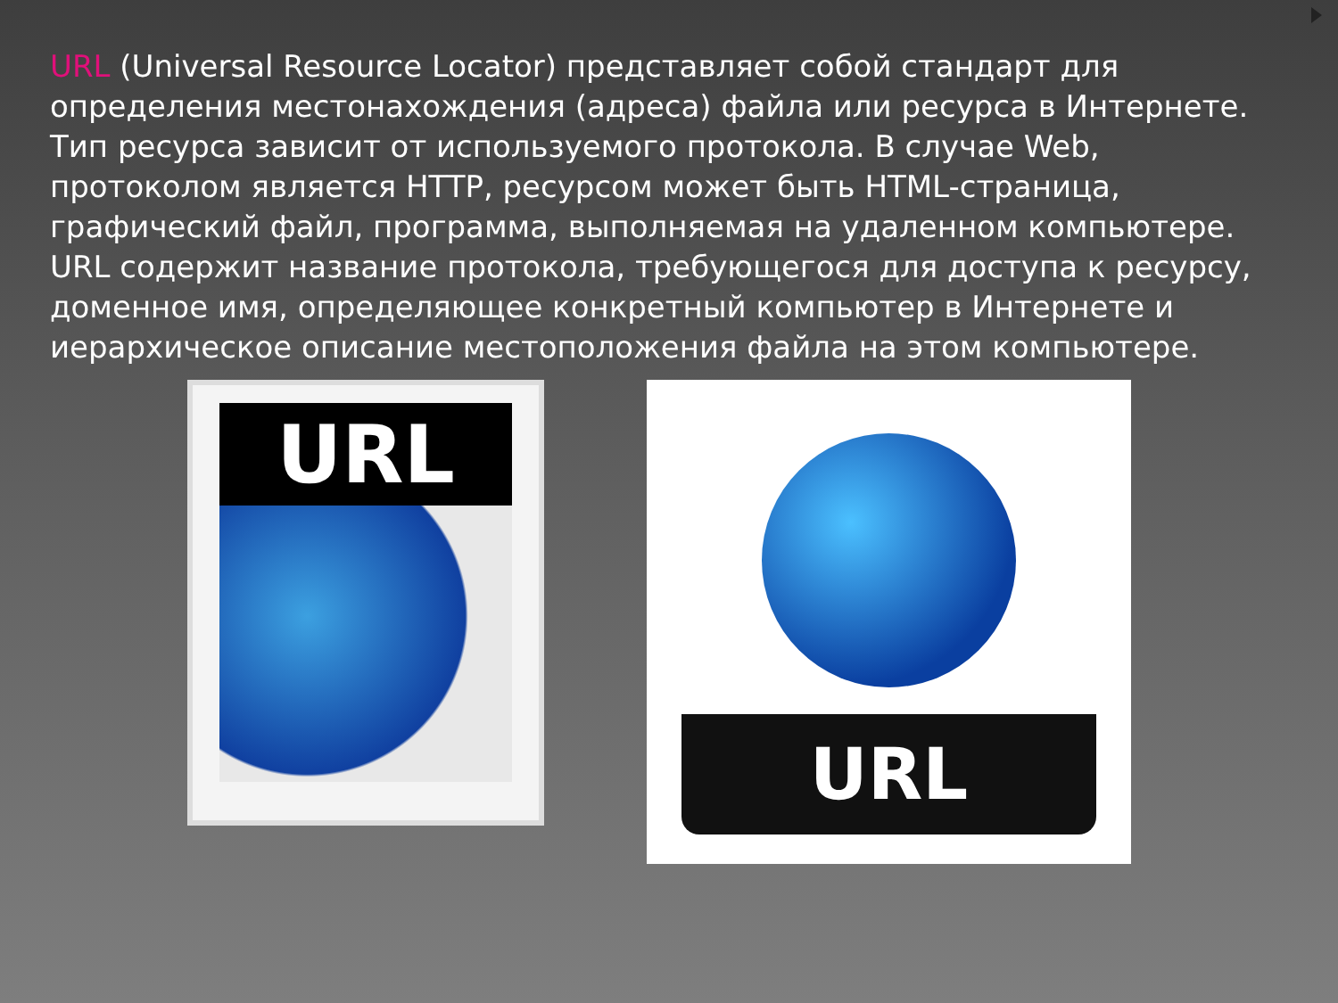URL (Universal Resource Locator) представляет собой стандарт для определения местонахождения (адреса) файла или ресурса в Интернете. Тип ресурса зависит от используемого протокола. В случае Web, протоколом является HTTP, ресурсом может быть HTML-страница, графический файл, программа, выполняемая на удаленном компьютере.
URL содержит название протокола, требующегося для доступа к ресурсу, доменное имя, определяющее конкретный компьютер в Интернете и иерархическое описание местоположения файла на этом компьютере.
URL
URL